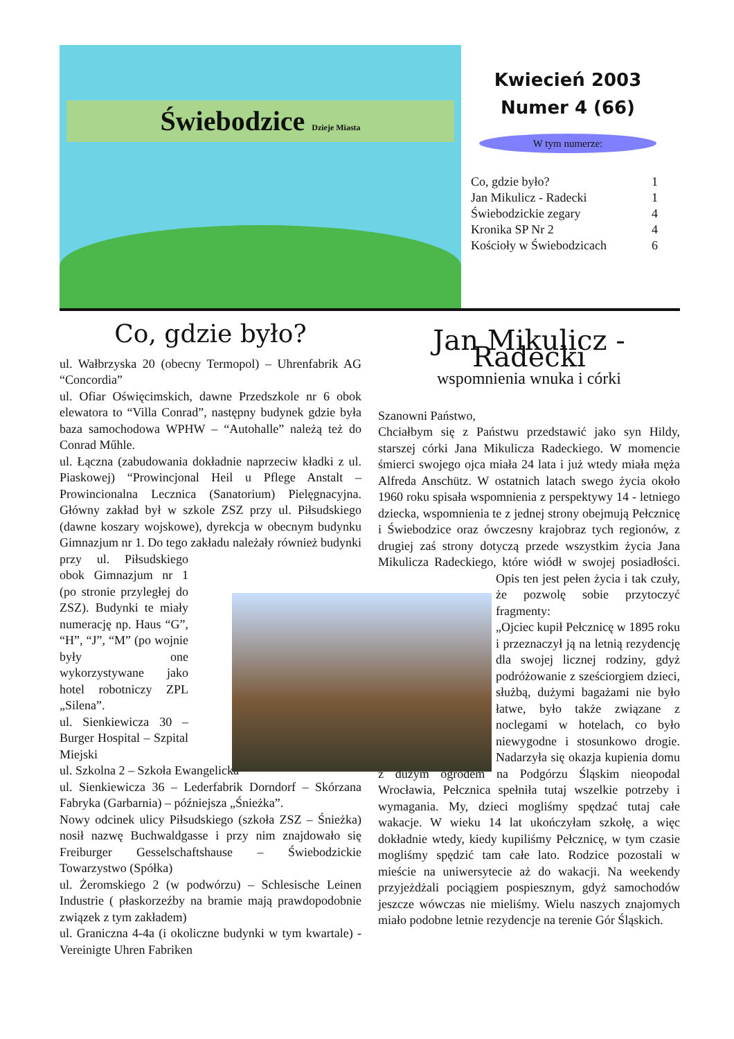Świebodzice Dzieje Miasta
Kwiecień 2003
Numer 4 (66)
W tym numerze:
| Co, gdzie było? | 1 |
| Jan Mikulicz - Radecki | 1 |
| Świebodzickie zegary | 4 |
| Kronika SP Nr 2 | 4 |
| Kościoły w Świebodzicach | 6 |
Co, gdzie było?
ul. Wałbrzyska 20 (obecny Termopol) – Uhrenfabrik AG “Concordia”
ul. Ofiar Oświęcimskich, dawne Przedszkole nr 6 obok elewatora to “Villa Conrad”, następny budynek gdzie była baza samochodowa WPHW – “Autohalle” należą też do Conrad Műhle.
ul. Łączna (zabudowania dokładnie naprzeciw kładki z ul. Piaskowej) “Prowincjonal Heil u Pflege Anstalt – Prowincionalna Lecznica (Sanatorium) Pielęgnacyjna. Główny zakład był w szkole ZSZ przy ul. Piłsudskiego (dawne koszary wojskowe), dyrekcja w obecnym budynku Gimnazjum nr 1. Do tego zakładu należały również budynki przy ul. Piłsudskiego obok Gimnazjum nr 1 (po stronie przyległej do ZSZ). Budynki te miały numerację np. Haus “G”, “H”, “J”, “M” (po wojnie były one wykorzystywane jako hotel robotniczy ZPL „Silena”.
ul. Sienkiewicza 30 – Burger Hospital – Szpital Miejski
ul. Szkolna 2 – Szkoła Ewangelicka
ul. Sienkiewicza 36 – Lederfabrik Dorndorf – Skórzana Fabryka (Garbarnia) – późniejsza „Śnieżka”.
Nowy odcinek ulicy Piłsudskiego (szkoła ZSZ – Śnieżka) nosił nazwę Buchwaldgasse i przy nim znajdowało się Freiburger Gesselschaftshause – Świebodzickie Towarzystwo (Spółka)
ul. Żeromskiego 2 (w podwórzu) – Schlesische Leinen Industrie ( płaskorzeźby na bramie mają prawdopodobnie związek z tym zakładem)
ul. Graniczna 4-4a (i okoliczne budynki w tym kwartale) - Vereinigte Uhren Fabriken
Jan Mikulicz - Radecki
wspomnienia wnuka i córki
Szanowni Państwo,
Chciałbym się z Państwu przedstawić jako syn Hildy, starszej córki Jana Mikulicza Radeckiego. W momencie śmierci swojego ojca miała 24 lata i już wtedy miała męża Alfreda Anschütz. W ostatnich latach swego życia około 1960 roku spisała wspomnienia z perspektywy 14 - letniego dziecka, wspomnienia te z jednej strony obejmują Pełcznicę i Świebodzice oraz ówczesny krajobraz tych regionów, z drugiej zaś strony dotyczą przede wszystkim życia Jana Mikulicza Radeckiego, które wiódł w swojej posiadłości. Opis ten jest pełen życia i tak czuły, że pozwolę sobie przytoczyć fragmenty:
„Ojciec kupił Pełcznicę w 1895 roku i przeznaczył ją na letnią rezydencję dla swojej licznej rodziny, gdyż podróżowanie z sześciorgiem dzieci, służbą, dużymi bagażami nie było łatwe, było także związane z noclegami w hotelach, co było niewygodne i stosunkowo drogie. Nadarzyła się okazja kupienia domu z dużym ogrodem na Podgórzu Śląskim nieopodal Wrocławia, Pełcznica spełniła tutaj wszelkie potrzeby i wymagania. My, dzieci mogliśmy spędzać tutaj całe wakacje. W wieku 14 lat ukończyłam szkołę, a więc dokładnie wtedy, kiedy kupiliśmy Pełcznicę, w tym czasie mogliśmy spędzić tam całe lato. Rodzice pozostali w mieście na uniwersytecie aż do wakacji. Na weekendy przyjeżdżali pociągiem pospiesznym, gdyż samochodów jeszcze wówczas nie mieliśmy. Wielu naszych znajomych miało podobne letnie rezydencje na terenie Gór Śląskich.